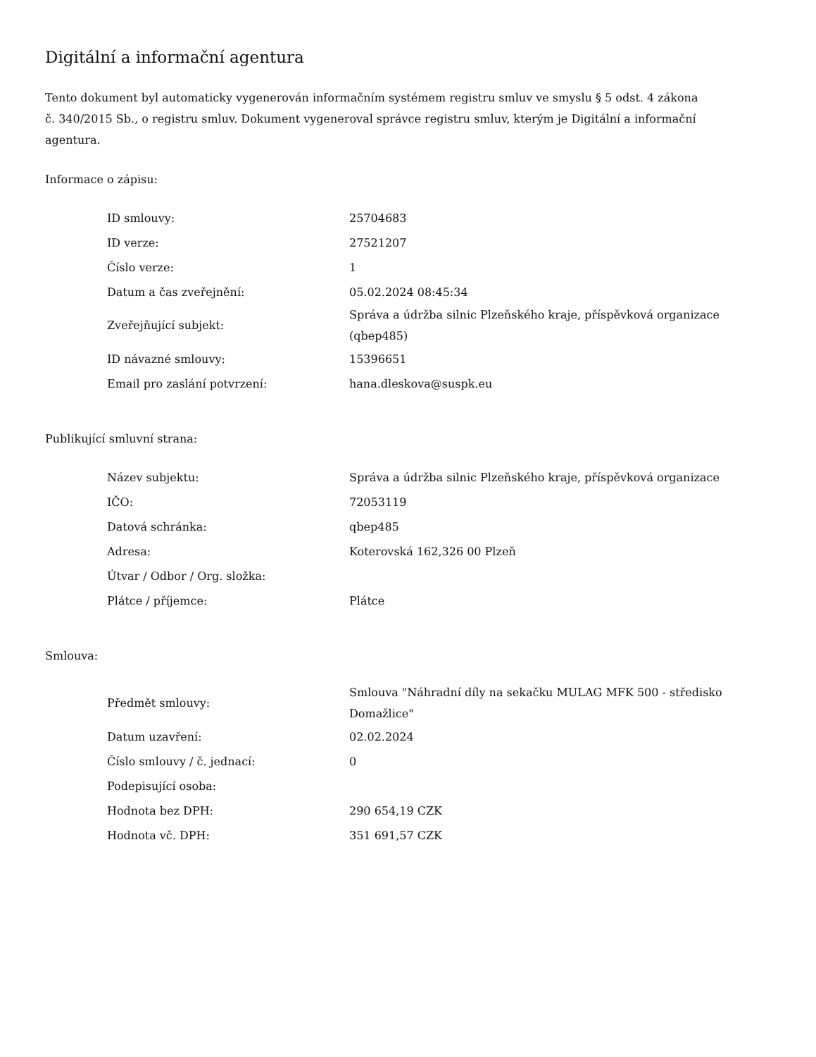Digitální a informační agentura
Tento dokument byl automaticky vygenerován informačním systémem registru smluv ve smyslu § 5 odst. 4 zákona
č. 340/2015 Sb., o registru smluv. Dokument vygeneroval správce registru smluv, kterým je Digitální a informační agentura.
Informace o zápisu:
| ID smlouvy: | 25704683 |
| ID verze: | 27521207 |
| Číslo verze: | 1 |
| Datum a čas zveřejnění: | 05.02.2024 08:45:34 |
| Zveřejňující subjekt: | Správa a údržba silnic Plzeňského kraje, příspěvková organizace (qbep485) |
| ID návazné smlouvy: | 15396651 |
| Email pro zaslání potvrzení: | hana.dleskova@suspk.eu |
Publikující smluvní strana:
| Název subjektu: | Správa a údržba silnic Plzeňského kraje, příspěvková organizace |
| IČO: | 72053119 |
| Datová schránka: | qbep485 |
| Adresa: | Koterovská 162,326 00 Plzeň |
| Útvar / Odbor / Org. složka: | |
| Plátce / příjemce: | Plátce |
Smlouva:
| Předmět smlouvy: | Smlouva "Náhradní díly na sekačku MULAG MFK 500 - středisko Domažlice" |
| Datum uzavření: | 02.02.2024 |
| Číslo smlouvy / č. jednací: | 0 |
| Podepisující osoba: | |
| Hodnota bez DPH: | 290 654,19 CZK |
| Hodnota vč. DPH: | 351 691,57 CZK |